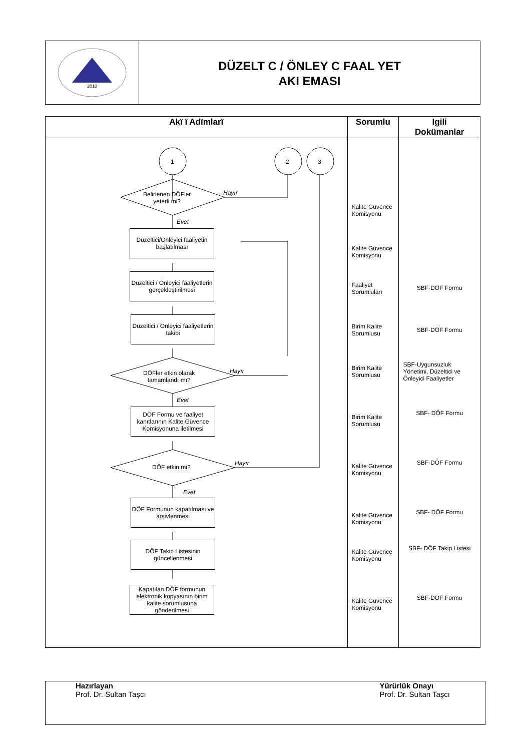2010
DÜZELT C / ÖNLEY C FAAL YET
AKI EMASI
| Akï ï Adïmlarï | Sorumlu | Igili Dokümanlar |
| --- | --- | --- |
| 1 2 3 Belirlenen DÖFler yeterli mi? Hayır Evet Düzeltici/Önleyici faaliyetin başlatılması Düzeltici / Önleyici faaliyetlerin gerçekleştirilmesi Düzeltici / Önleyici faaliyetlerin takibi DÖFler etkin olarak tamamlandı mı? Hayır Evet DÖF Formu ve faaliyet kanıtlarının Kalite Güvence Komisyonuna iletilmesi DÖF etkin mi? Hayır Evet DÖF Formunun kapatılması ve arşivlenmesi DÖF Takip Listesinin güncellenmesi Kapatılan DÖF formunun elektronik kopyasının birim kalite sorumlusuna gönderilmesi | Kalite Güvence Komisyonu Kalite Güvence Komisyonu Faaliyet Sorumluları Birim Kalite Sorumlusu Birim Kalite Sorumlusu Birim Kalite Sorumlusu Kalite Güvence Komisyonu Kalite Güvence Komisyonu Kalite Güvence Komisyonu Kalite Güvence Komisyonu | SBF-DÖF Formu SBF-DÖF Formu SBF-Uygunsuzluk Yönetimi, Düzeltici ve Önleyici Faaliyetler SBF- DÖF Formu SBF-DÖF Formu SBF- DÖF Formu SBF- DÖF Takip Listesi SBF-DÖF Formu |
Hazırlayan
Prof. Dr. Sultan Taşcı
Yürürlük Onayı
Prof. Dr. Sultan Taşcı